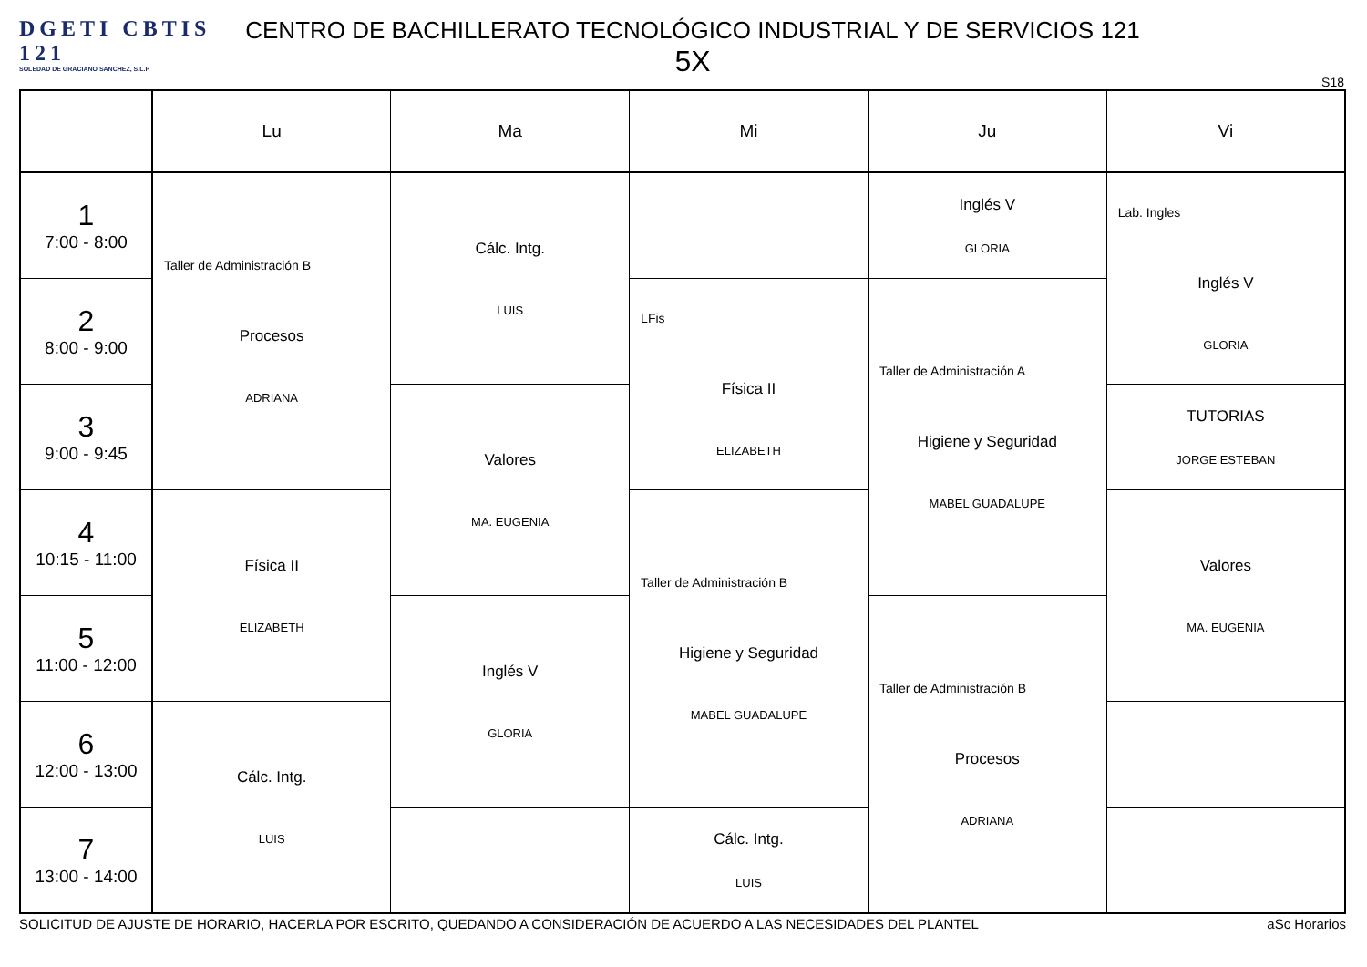DGETI CBTIS 121
SOLEDAD DE GRACIANO SANCHEZ, S.L.P
CENTRO DE BACHILLERATO TECNOLÓGICO INDUSTRIAL Y DE SERVICIOS 121
5X
S18
| | Lu | Ma | Mi | Ju | Vi |
| --- | --- | --- | --- | --- | --- |
| 1 7:00 - 8:00 | Taller de Administración B Procesos ADRIANA | Cálc. Intg. LUIS | | Inglés V GLORIA | Lab. Ingles Inglés V GLORIA |
| 2 8:00 - 9:00 | | | LFis Física II ELIZABETH | Taller de Administración A Higiene y Seguridad MABEL GUADALUPE | |
| 3 9:00 - 9:45 | | Valores MA. EUGENIA | | | TUTORIAS JORGE ESTEBAN |
| 4 10:15 - 11:00 | Física II ELIZABETH | | Taller de Administración B Higiene y Seguridad MABEL GUADALUPE | | Valores MA. EUGENIA |
| 5 11:00 - 12:00 | | Inglés V GLORIA | | Taller de Administración B Procesos ADRIANA | |
| 6 12:00 - 13:00 | Cálc. Intg. LUIS | | | | |
| 7 13:00 - 14:00 | | | Cálc. Intg. LUIS | | |
SOLICITUD DE AJUSTE DE HORARIO, HACERLA POR ESCRITO, QUEDANDO A CONSIDERACIÓN DE ACUERDO A LAS NECESIDADES DEL PLANTEL aSc Horarios